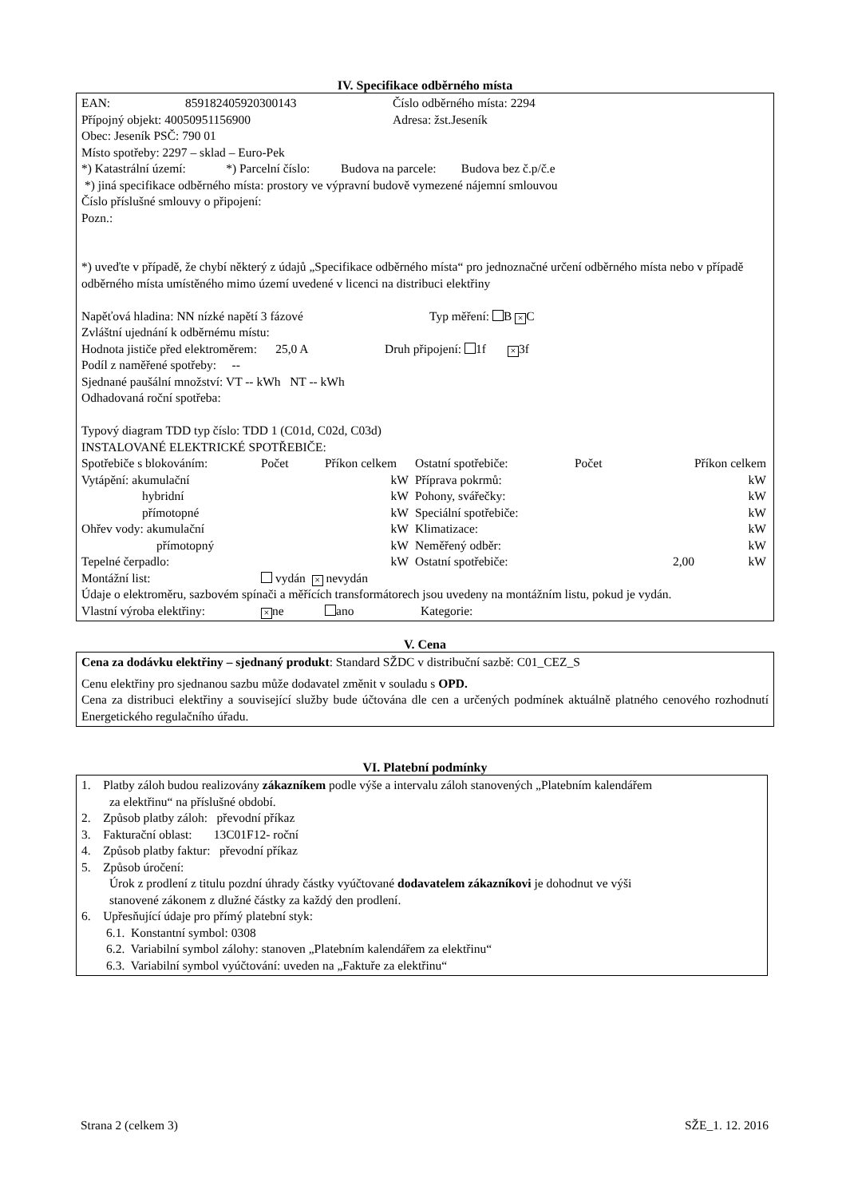IV. Specifikace odběrného místa
EAN: 859182405920300143 Číslo odběrného místa: 2294
Přípojný objekt: 40050951156900 Adresa: žst.Jeseník
Obec: Jeseník PSČ: 790 01
Místo spotřeby: 2297 – sklad – Euro-Pek
*) Katastrální území: *) Parcelní číslo: Budova na parcele: Budova bez č.p/č.e
*) jiná specifikace odběrného místa: prostory ve výpravní budově vymezené nájemní smlouvou
Číslo příslušné smlouvy o připojení:
Pozn.:
*) uveďte v případě, že chybí některý z údajů „Specifikace odběrného místa“ pro jednoznačné určení odběrného místa nebo v případě odběrného místa umístěného mimo území uvedené v licenci na distribuci elektřiny
Napěťová hladina: NN nízké napětí 3 fázové Typ měření: B × C
Zvláštní ujednání k odběrnému místu:
Hodnota jističe před elektroměrem: 25,0 A Druh připojení: 1f × 3f
Podíl z naměřené spotřeby: --
Sjednané paušální množství: VT -- kWh NT -- kWh
Odhadovaná roční spotřeba:
Typový diagram TDD typ číslo: TDD 1 (C01d, C02d, C03d)
INSTALOVANÉ ELEKTRICKÉ SPOTŘEBIČE:
| Spotřebiče s blokováním: | Počet | Příkon celkem | | Ostatní spotřebiče: | Počet | | Příkon celkem |
| Vytápění: akumulační | | kW | | Příprava pokrmů: | | | kW |
| hybridní | | kW | | Pohony, svářečky: | | | kW |
| přímotopné | | kW | | Speciální spotřebiče: | | | kW |
| Ohřev vody: akumulační | | kW | | Klimatizace: | | | kW |
| přímotopný | | kW | | Neměřený odběr: | | | kW |
| Tepelné čerpadlo: | | kW | | Ostatní spotřebiče: | | 2,00 | kW |
Montážní list: vydán × nevydán
Údaje o elektroměru, sazbovém spínači a měřících transformátorech jsou uvedeny na montážním listu, pokud je vydán.
Vlastní výroba elektřiny: × ne ano Kategorie:
V. Cena
Cena za dodávku elektřiny – sjednaný produkt: Standard SŽDC v distribuční sazbě: C01_CEZ_S
Cenu elektřiny pro sjednanou sazbu může dodavatel změnit v souladu s OPD.
Cena za distribuci elektřiny a související služby bude účtována dle cen a určených podmínek aktuálně platného cenového rozhodnutí Energetického regulačního úřadu.
VI. Platební podmínky
1. Platby záloh budou realizovány zákazníkem podle výše a intervalu záloh stanovených „Platebním kalendářem
za elektřinu“ na příslušné období.
2. Způsob platby záloh: převodní příkaz
3. Fakturační oblast: 13C01F12- roční
4. Způsob platby faktur: převodní příkaz
5. Způsob úročení:
Úrok z prodlení z titulu pozdní úhrady částky vyúčtované dodavatelem zákazníkovi je dohodnut ve výši
stanovené zákonem z dlužné částky za každý den prodlení.
6. Upřesňující údaje pro přímý platební styk:
6.1. Konstantní symbol: 0308
6.2. Variabilní symbol zálohy: stanoven „Platebním kalendářem za elektřinu“
6.3. Variabilní symbol vyúčtování: uveden na „Faktuře za elektřinu“
Strana 2 (celkem 3) SŽE_1. 12. 2016